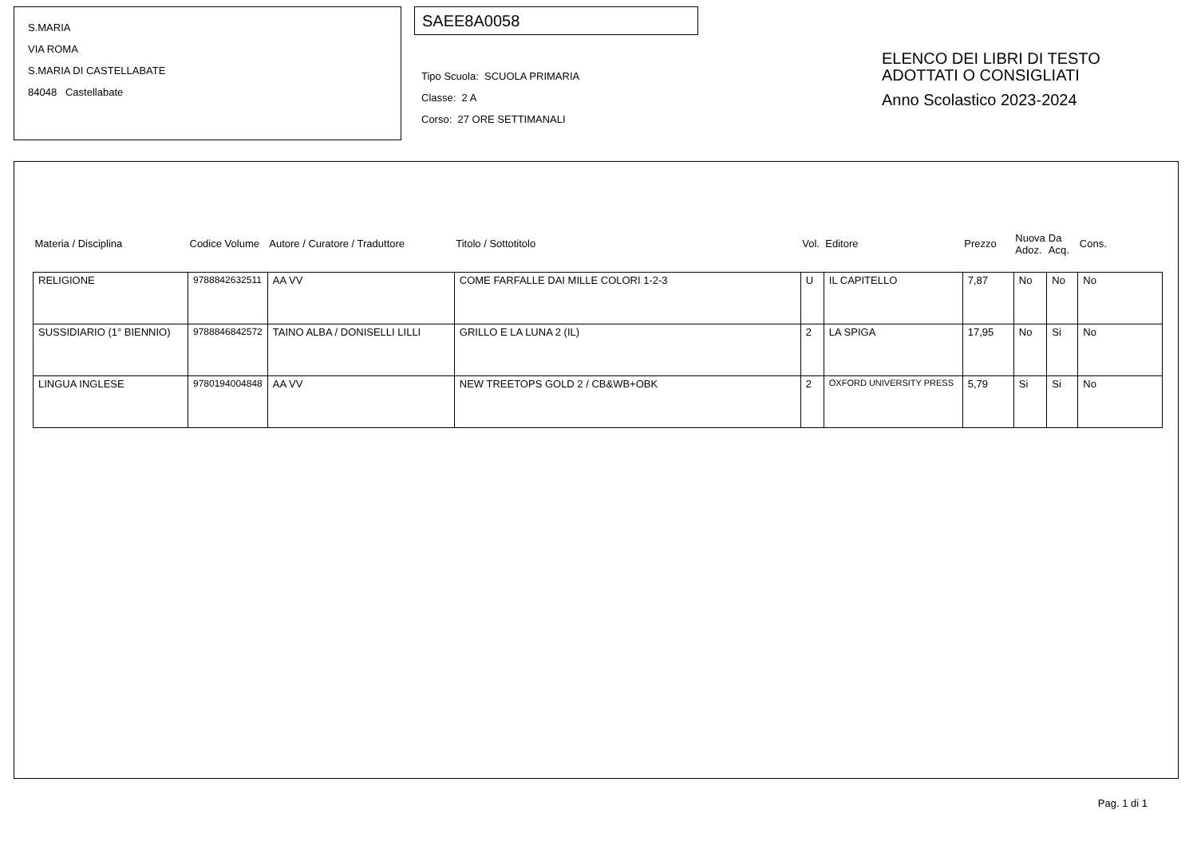S.MARIA
VIA ROMA
S.MARIA DI CASTELLABATE
84048 Castellabate
SAEE8A0058
Tipo Scuola: SCUOLA PRIMARIA
Classe: 2 A
Corso: 27 ORE SETTIMANALI
ELENCO DEI LIBRI DI TESTO
ADOTTATI O CONSIGLIATI
Anno Scolastico 2023-2024
| Materia / Disciplina | Codice Volume | Autore / Curatore / Traduttore | Titolo / Sottotitolo | Vol. | Editore | Prezzo | Nuova Adoz. | Da Acq. | Cons. |
| --- | --- | --- | --- | --- | --- | --- | --- | --- | --- |
| RELIGIONE | 9788842632511 | AA VV | COME FARFALLE DAI MILLE COLORI 1-2-3 | U | IL CAPITELLO | 7,87 | No | No | No |
| SUSSIDIARIO (1° BIENNIO) | 9788846842572 | TAINO ALBA / DONISELLI LILLI | GRILLO E LA LUNA 2 (IL) | 2 | LA SPIGA | 17,95 | No | Si | No |
| LINGUA INGLESE | 9780194004848 | AA VV | NEW TREETOPS GOLD 2 / CB&WB+OBK | 2 | OXFORD UNIVERSITY PRESS | 5,79 | Si | Si | No |
Pag. 1 di 1